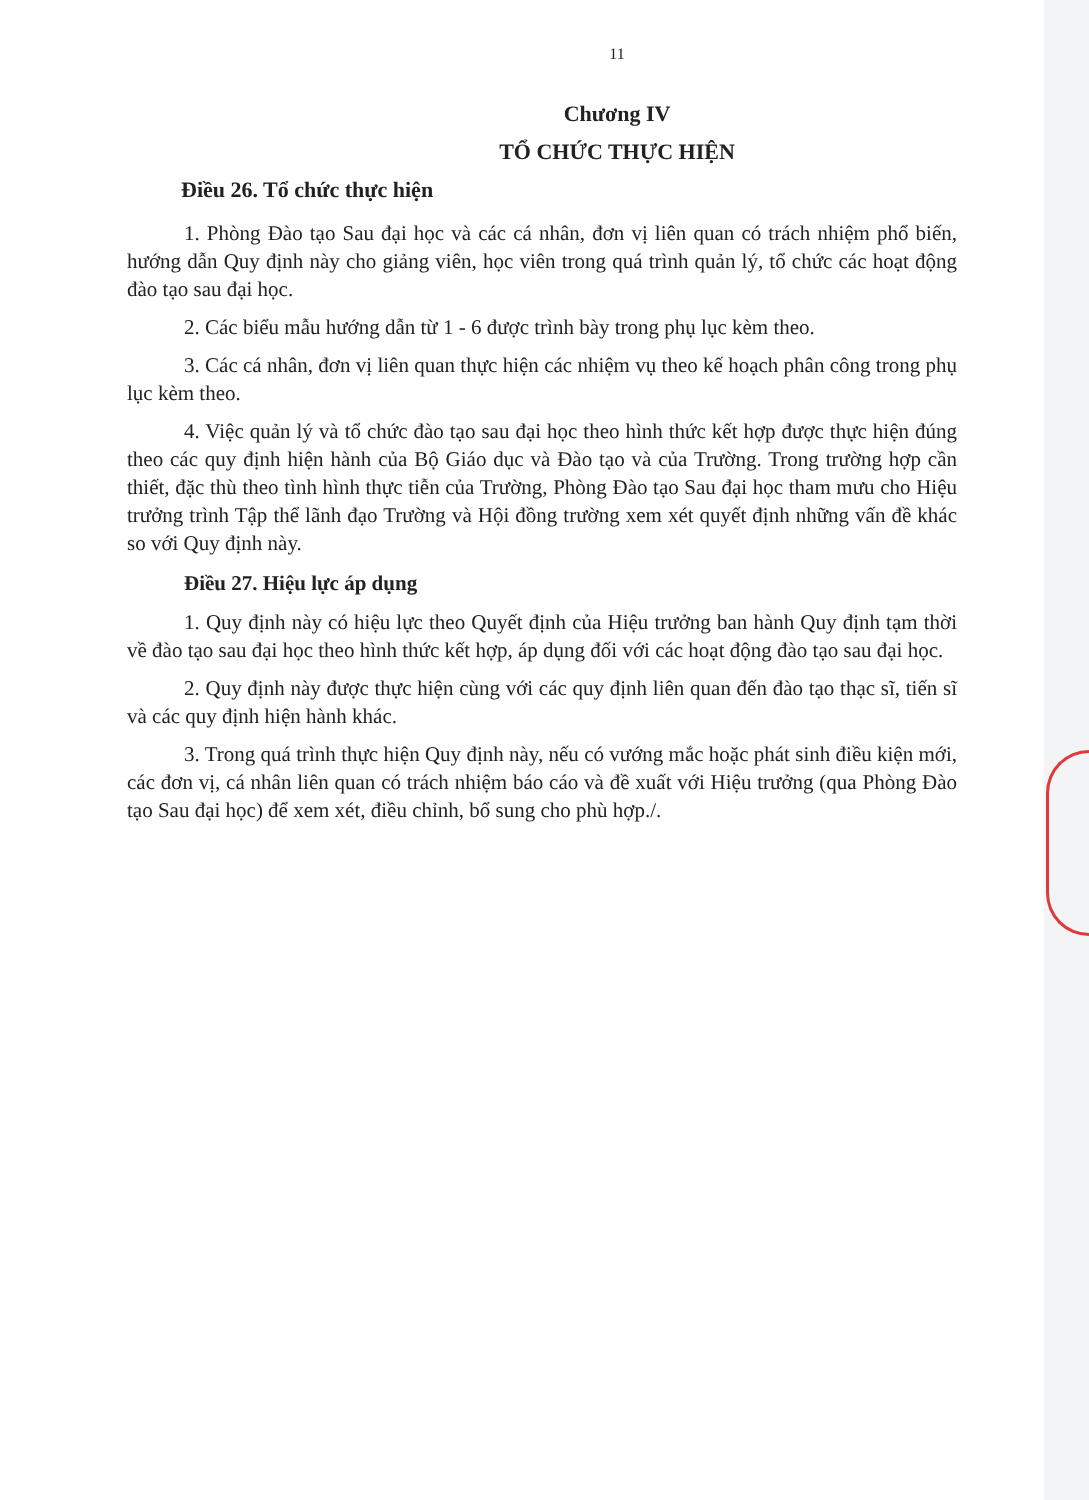11
Chương IV
TỔ CHỨC THỰC HIỆN
Điều 26. Tổ chức thực hiện
1. Phòng Đào tạo Sau đại học và các cá nhân, đơn vị liên quan có trách nhiệm phổ biến, hướng dẫn Quy định này cho giảng viên, học viên trong quá trình quản lý, tổ chức các hoạt động đào tạo sau đại học.
2. Các biểu mẫu hướng dẫn từ 1 - 6 được trình bày trong phụ lục kèm theo.
3. Các cá nhân, đơn vị liên quan thực hiện các nhiệm vụ theo kế hoạch phân công trong phụ lục kèm theo.
4. Việc quản lý và tổ chức đào tạo sau đại học theo hình thức kết hợp được thực hiện đúng theo các quy định hiện hành của Bộ Giáo dục và Đào tạo và của Trường. Trong trường hợp cần thiết, đặc thù theo tình hình thực tiễn của Trường, Phòng Đào tạo Sau đại học tham mưu cho Hiệu trưởng trình Tập thể lãnh đạo Trường và Hội đồng trường xem xét quyết định những vấn đề khác so với Quy định này.
Điều 27. Hiệu lực áp dụng
1. Quy định này có hiệu lực theo Quyết định của Hiệu trưởng ban hành Quy định tạm thời về đào tạo sau đại học theo hình thức kết hợp, áp dụng đối với các hoạt động đào tạo sau đại học.
2. Quy định này được thực hiện cùng với các quy định liên quan đến đào tạo thạc sĩ, tiến sĩ và các quy định hiện hành khác.
3. Trong quá trình thực hiện Quy định này, nếu có vướng mắc hoặc phát sinh điều kiện mới, các đơn vị, cá nhân liên quan có trách nhiệm báo cáo và đề xuất với Hiệu trưởng (qua Phòng Đào tạo Sau đại học) để xem xét, điều chỉnh, bổ sung cho phù hợp./.